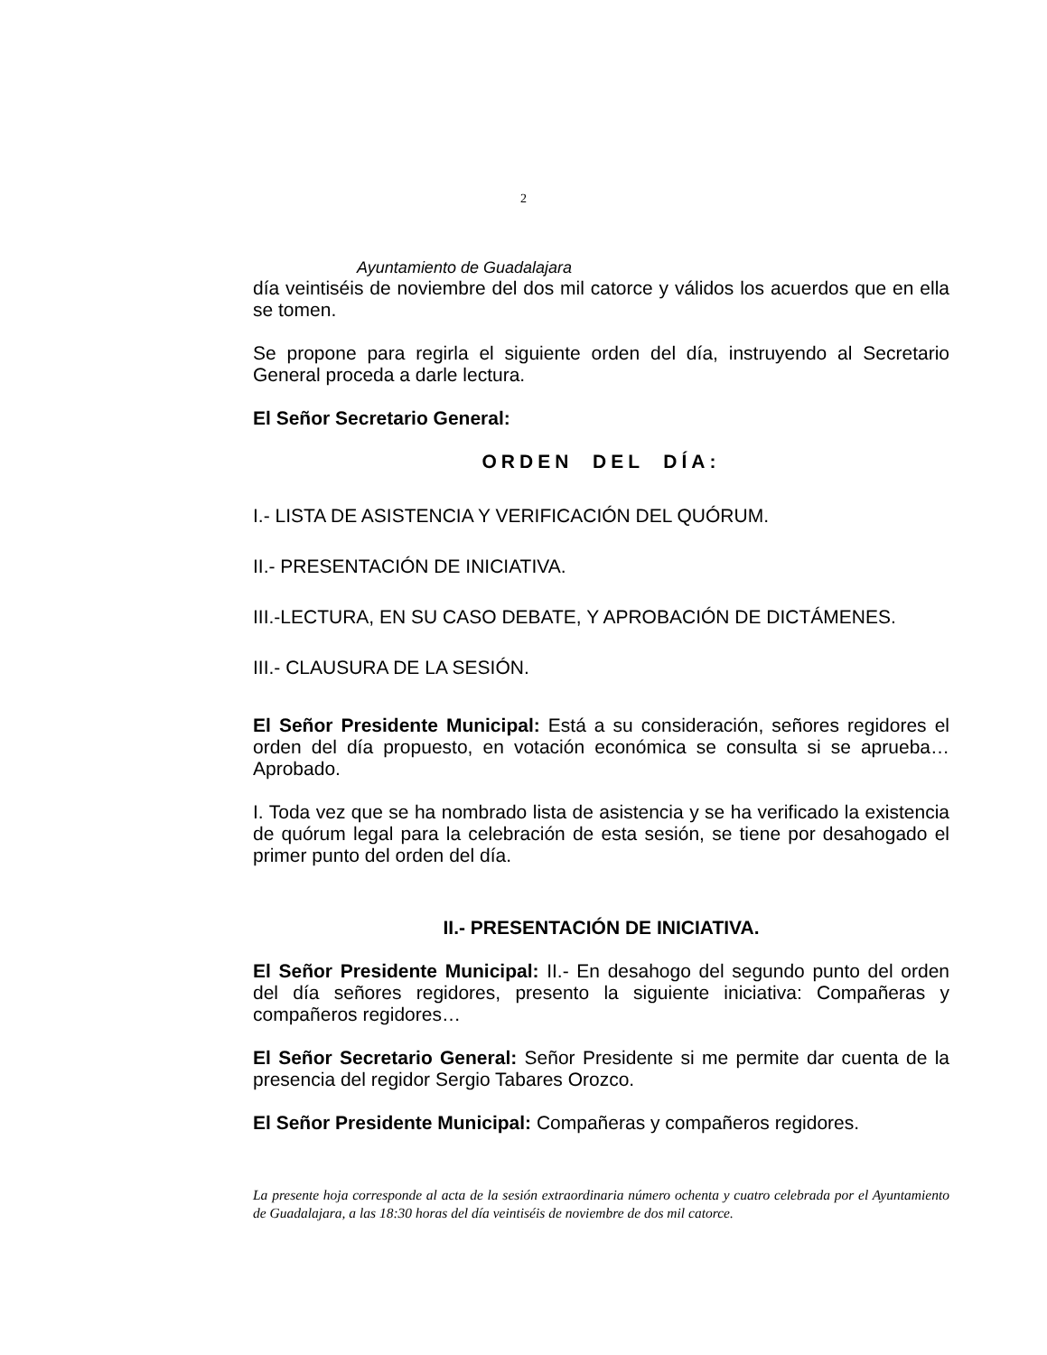2
Ayuntamiento de Guadalajara
día veintiséis de noviembre del dos mil catorce y válidos los acuerdos que en ella se tomen.
Se propone para regirla el siguiente orden del día, instruyendo al Secretario General proceda a darle lectura.
El Señor Secretario General:
ORDEN DEL DÍA:
I.- LISTA DE ASISTENCIA Y VERIFICACIÓN DEL QUÓRUM.
II.- PRESENTACIÓN DE INICIATIVA.
III.-LECTURA, EN SU CASO DEBATE, Y APROBACIÓN DE DICTÁMENES.
III.- CLAUSURA DE LA SESIÓN.
El Señor Presidente Municipal: Está a su consideración, señores regidores el orden del día propuesto, en votación económica se consulta si se aprueba… Aprobado.
I. Toda vez que se ha nombrado lista de asistencia y se ha verificado la existencia de quórum legal para la celebración de esta sesión, se tiene por desahogado el primer punto del orden del día.
II.- PRESENTACIÓN DE INICIATIVA.
El Señor Presidente Municipal: II.- En desahogo del segundo punto del orden del día señores regidores, presento la siguiente iniciativa: Compañeras y compañeros regidores…
El Señor Secretario General: Señor Presidente si me permite dar cuenta de la presencia del regidor Sergio Tabares Orozco.
El Señor Presidente Municipal: Compañeras y compañeros regidores.
La presente hoja corresponde al acta de la sesión extraordinaria número ochenta y cuatro celebrada por el Ayuntamiento de Guadalajara, a las 18:30 horas del día veintiséis de noviembre de dos mil catorce.